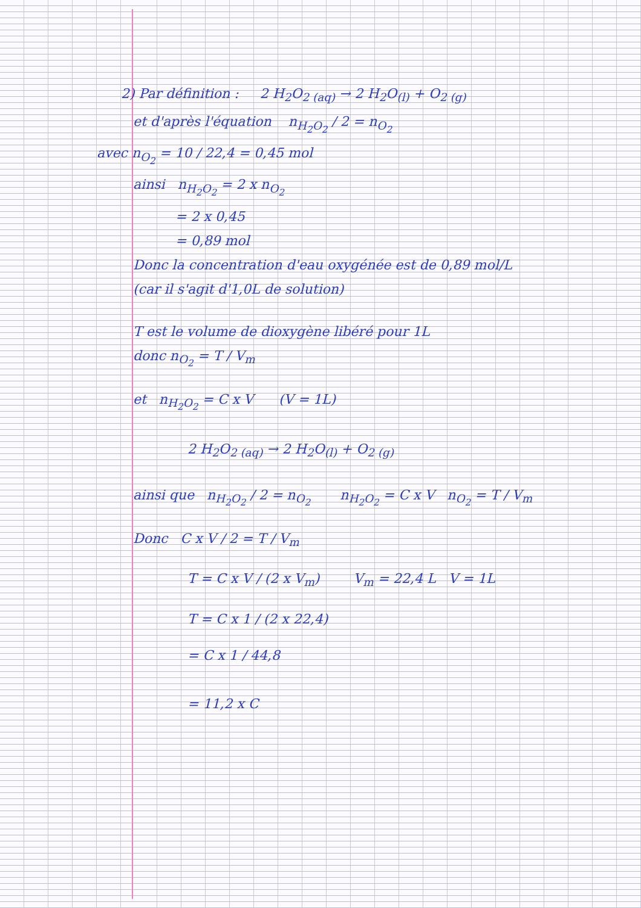2) Par définition : 2 H<sub>2</sub>O<sub>2 (aq)</sub> → 2 H<sub>2</sub>O<sub>(l)</sub> + O<sub>2 (g)</sub>
et d'après l'équation n<sub>H<sub>2</sub>O<sub>2</sub></sub> / 2 = n<sub>O<sub>2</sub></sub>
avec n<sub>O<sub>2</sub></sub> = 10 / 22,4 = 0,45 mol
ainsi n<sub>H<sub>2</sub>O<sub>2</sub></sub> = 2 x n<sub>O<sub>2</sub></sub>
= 2 x 0,45
= 0,89 mol
Donc la concentration d'eau oxygénée est de 0,89 mol/L
(car il s'agit d'1,0L de solution)
T est le volume de dioxygène libéré pour 1L
donc n<sub>O<sub>2</sub></sub> = T / V<sub>m</sub>
et n<sub>H<sub>2</sub>O<sub>2</sub></sub> = C x V (V = 1L)
2 H<sub>2</sub>O<sub>2 (aq)</sub> → 2 H<sub>2</sub>O<sub>(l)</sub> + O<sub>2 (g)</sub>
ainsi que n<sub>H<sub>2</sub>O<sub>2</sub></sub> / 2 = n<sub>O<sub>2</sub></sub> n<sub>H<sub>2</sub>O<sub>2</sub></sub> = C x V n<sub>O<sub>2</sub></sub> = T / V<sub>m</sub>
Donc C x V / 2 = T / V<sub>m</sub>
T = C x V / (2 x V<sub>m</sub>) V<sub>m</sub> = 22,4 L V = 1L
T = C x 1 / (2 x 22,4)
= C x 1 / 44,8
= 11,2 x C